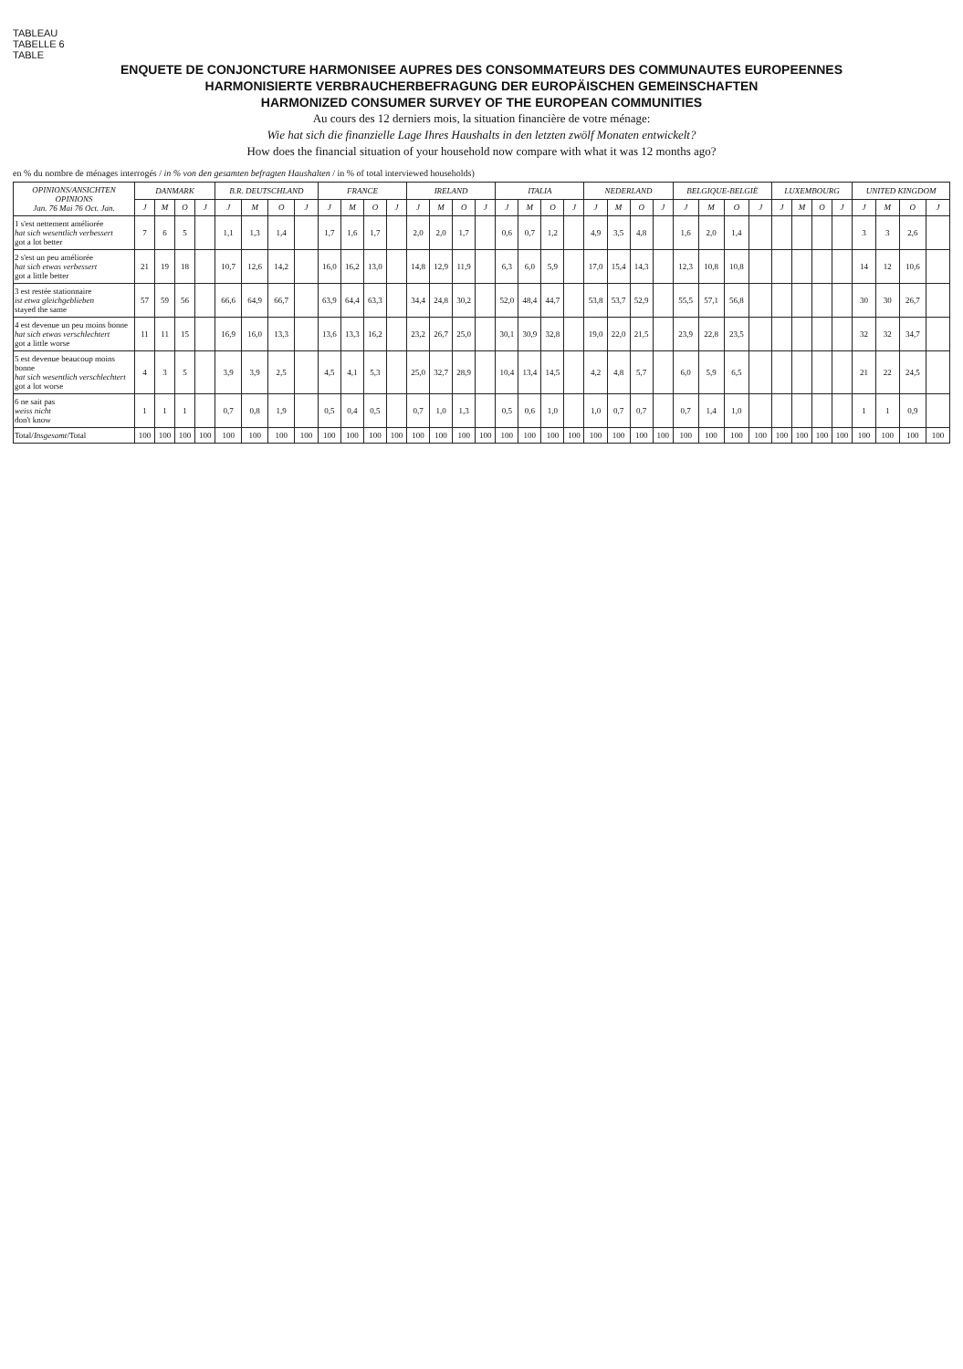TABLEAU
TABELLE 6
TABLE
ENQUETE DE CONJONCTURE HARMONISEE AUPRES DES CONSOMMATEURS DES COMMUNAUTES EUROPEENNES
HARMONISIERTE VERBRAUCHERBEFRAGUNG DER EUROPÄISCHEN GEMEINSCHAFTEN
HARMONIZED CONSUMER SURVEY OF THE EUROPEAN COMMUNITIES
Au cours des 12 derniers mois, la situation financière de votre ménage:
Wie hat sich die finanzielle Lage Ihres Haushalts in den letzten zwölf Monaten entwickelt?
How does the financial situation of your household now compare with what it was 12 months ago?
en % du nombre de ménages interrogés / in % von den gesamten befragten Haushalten / in % of total interviewed households)
| OPINIONS/ ANSICHTEN OPINIONS Jan. 76 Mai 76 Oct. Jan. | DANMARK | | | | B.R. DEUTSCHLAND | | | | FRANCE | | | | IRELAND | | | | ITALIA | | | | NEDERLAND | | | | BELGIQUE-BELGIË | | | | LUXEMBOURG | | | | UNITED KINGDOM | | | |
| --- | --- | --- | --- | --- | --- | --- | --- | --- | --- | --- | --- | --- | --- | --- | --- | --- | --- | --- | --- | --- | --- | --- | --- | --- | --- | --- | --- | --- | --- | --- | --- | --- | --- | --- | --- | --- |
| | J | M | O | J | J | M | O | J | J | M | O | J | J | M | O | J | J | M | O | J | J | M | O | J | J | M | O | J | J | M | O | J | J | M | O | J |
| 1 s'est nettement améliorée hat sich wesentlich verbessert got a lot better | 7 | 6 | 5 | | 1,1 | 1,3 | 1,4 | | 1,7 | 1,6 | 1,7 | | 2,0 | 2,0 | 1,7 | | 0,6 | 0,7 | 1,2 | | 4,9 | 3,5 | 4,8 | | 1,6 | 2,0 | 1,4 | | | | | | 3 | 3 | 2,6 | |
| 2 s'est un peu améliorée hat sich etwas verbessert got a little better | 21 | 19 | 18 | | 10,7 | 12,6 | 14,2 | | 16,0 | 16,2 | 13,0 | | 14,8 | 12,9 | 11,9 | | 6,3 | 6,0 | 5,9 | | 17,0 | 15,4 | 14,3 | | 12,3 | 10,8 | 10,8 | | | | | | 14 | 12 | 10,6 | |
| 3 est restée stationnaire ist etwa gleichgeblieben stayed the same | 57 | 59 | 56 | | 66,6 | 64,9 | 66,7 | | 63,9 | 64,4 | 63,3 | | 34,4 | 24,8 | 30,2 | | 52,0 | 48,4 | 44,7 | | 53,8 | 53,7 | 52,9 | | 55,5 | 57,1 | 56,8 | | | | | | 30 | 30 | 26,7 | |
| 4 est devenue un peu moins bonne hat sich etwas verschlechtert got a little worse | 11 | 11 | 15 | | 16,9 | 16,0 | 13,3 | | 13,6 | 13,3 | 16,2 | | 23,2 | 26,7 | 25,0 | | 30,1 | 30,9 | 32,8 | | 19,0 | 22,0 | 21,5 | | 23,9 | 22,8 | 23,5 | | | | | | 32 | 32 | 34,7 | |
| 5 est devenue beaucoup moins bonne hat sich wesentlich verschlechtert got a lot worse | 4 | 3 | 5 | | 3,9 | 3,9 | 2,5 | | 4,5 | 4,1 | 5,3 | | 25,0 | 32,7 | 28,9 | | 10,4 | 13,4 | 14,5 | | 4,2 | 4,8 | 5,7 | | 6,0 | 5,9 | 6,5 | | | | | | 21 | 22 | 24,5 | |
| 6 ne sait pas weiss nicht don't know | 1 | 1 | 1 | | 0,7 | 0,8 | 1,9 | | 0,5 | 0,4 | 0,5 | | 0,7 | 1,0 | 1,3 | | 0,5 | 0,6 | 1,0 | | 1,0 | 0,7 | 0,7 | | 0,7 | 1,4 | 1,0 | | | | | | 1 | 1 | 0,9 | |
| Total/ Insgesamt /Total | 100 | 100 | 100 | 100 | 100 | 100 | 100 | 100 | 100 | 100 | 100 | 100 | 100 | 100 | 100 | 100 | 100 | 100 | 100 | 100 | 100 | 100 | 100 | 100 | 100 | 100 | 100 | 100 | 100 | 100 | 100 | 100 | 100 | 100 | 100 | 100 |